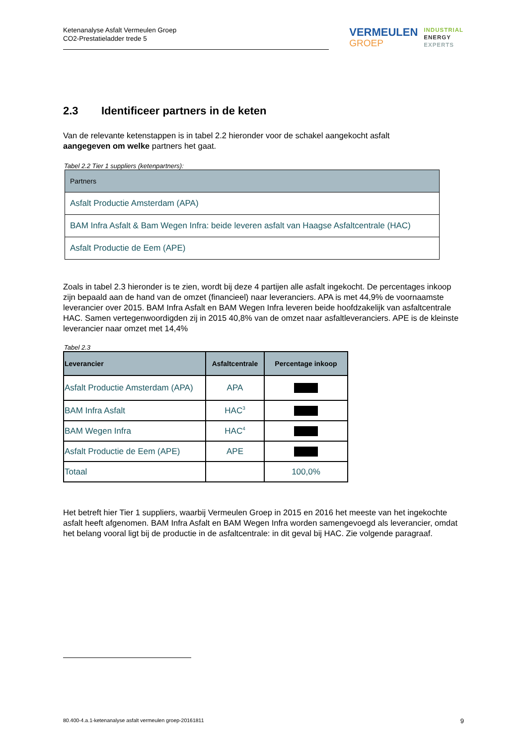Ketenanalyse Asfalt Vermeulen Groep
CO2-Prestatieladder trede 5
VERMEULEN
GROEP
INDUSTRIAL
ENERGY
EXPERTS
2.3 Identificeer partners in de keten
Van de relevante ketenstappen is in tabel 2.2 hieronder voor de schakel aangekocht asfalt
aangegeven om welke partners het gaat.
Tabel 2.2 Tier 1 suppliers (ketenpartners):
| Partners |
| --- |
| Asfalt Productie Amsterdam (APA) |
| BAM Infra Asfalt & Bam Wegen Infra: beide leveren asfalt van Haagse Asfaltcentrale (HAC) |
| Asfalt Productie de Eem (APE) |
Zoals in tabel 2.3 hieronder is te zien, wordt bij deze 4 partijen alle asfalt ingekocht. De percentages inkoop zijn bepaald aan de hand van de omzet (financieel) naar leveranciers. APA is met 44,9% de voornaamste leverancier over 2015. BAM Infra Asfalt en BAM Wegen Infra leveren beide hoofdzakelijk van asfaltcentrale HAC. Samen vertegenwoordigden zij in 2015 40,8% van de omzet naar asfaltleveranciers. APE is de kleinste leverancier naar omzet met 14,4%
Tabel 2.3
| Leverancier | Asfaltcentrale | Percentage inkoop |
| --- | --- | --- |
| Asfalt Productie Amsterdam (APA) | APA | |
| BAM Infra Asfalt | HAC<sup>3</sup> | |
| BAM Wegen Infra | HAC<sup>4</sup> | |
| Asfalt Productie de Eem (APE) | APE | |
| Totaal | | 100,0% |
Het betreft hier Tier 1 suppliers, waarbij Vermeulen Groep in 2015 en 2016 het meeste van het ingekochte asfalt heeft afgenomen. BAM Infra Asfalt en BAM Wegen Infra worden samengevoegd als leverancier, omdat het belang vooral ligt bij de productie in de asfaltcentrale: in dit geval bij HAC. Zie volgende paragraaf.
80.400-4.a.1-ketenanalyse asfalt vermeulen groep-20161811 9